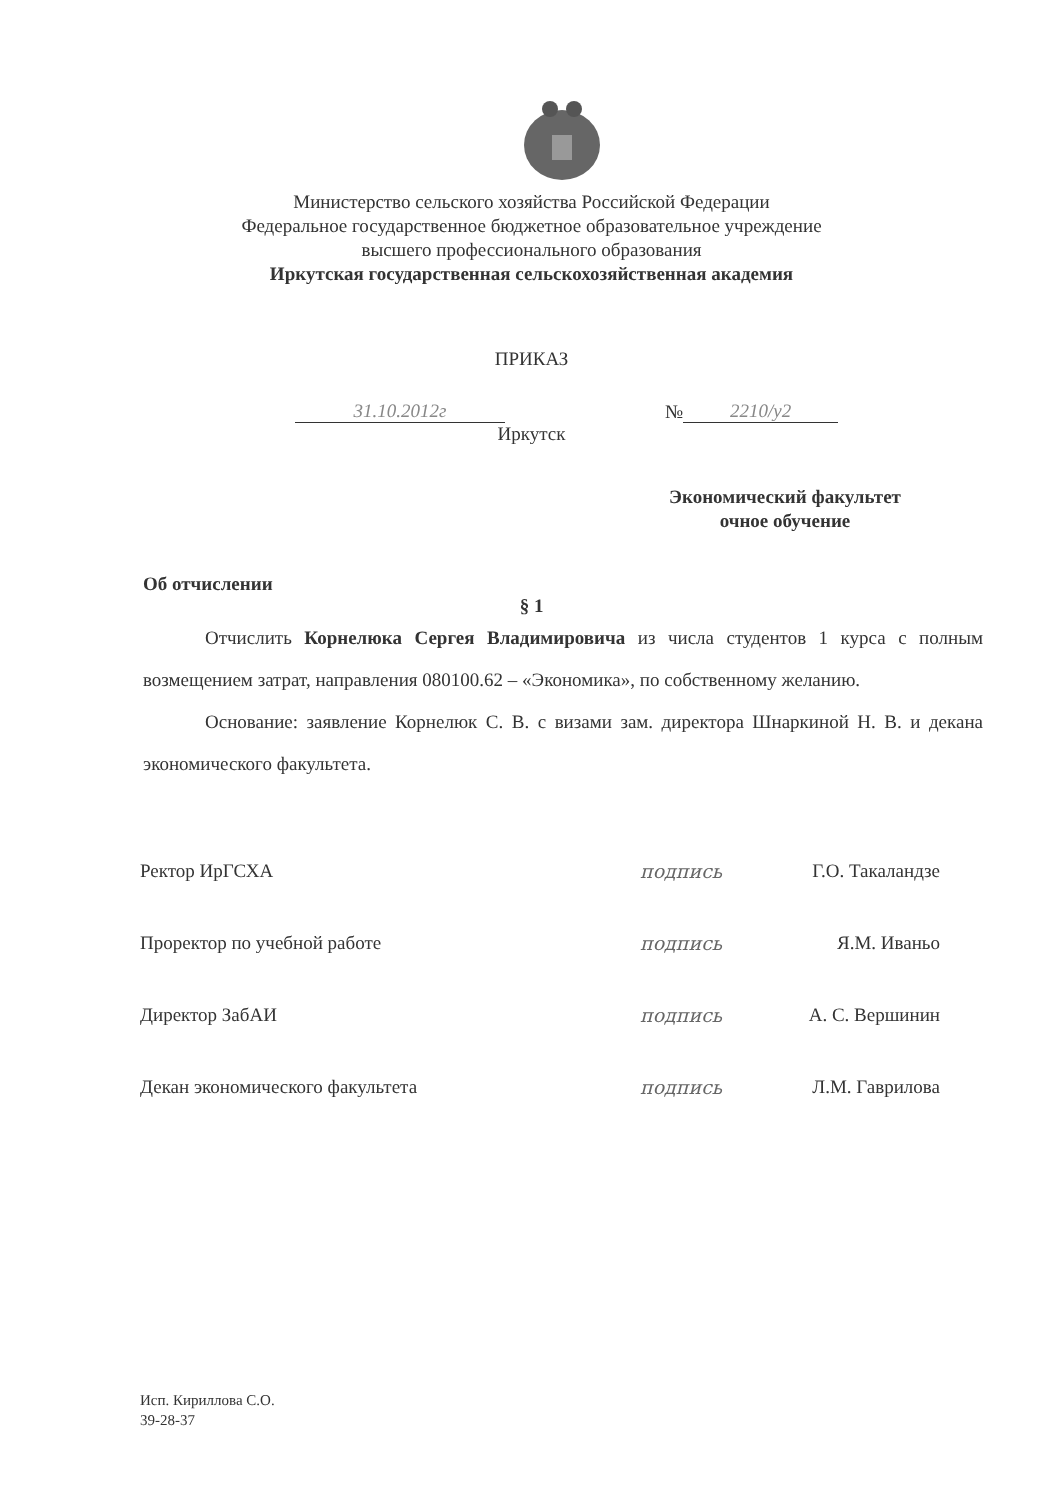Министерство сельского хозяйства Российской Федерации
Федеральное государственное бюджетное образовательное учреждение
высшего профессионального образования
Иркутская государственная сельскохозяйственная академия
ПРИКАЗ
31.10.2012г
№
2210/у2
Иркутск
Экономический факультет
очное обучение
Об отчислении
§ 1
Отчислить Корнелюка Сергея Владимировича из числа студентов 1 курса с полным возмещением затрат, направления 080100.62 – «Экономика», по собственному желанию.
Основание: заявление Корнелюк С. В. с визами зам. директора Шнаркиной Н. В. и декана экономического факультета.
Ректор ИрГСХА подпись
Г.О. Такаландзе
Проректор по учебной работе подпись Я.М. Иваньо
Директор ЗабАИ подпись
А. С. Вершинин
Декан экономического факультета подпись
Л.М. Гаврилова
Исп. Кириллова С.О.
39-28-37